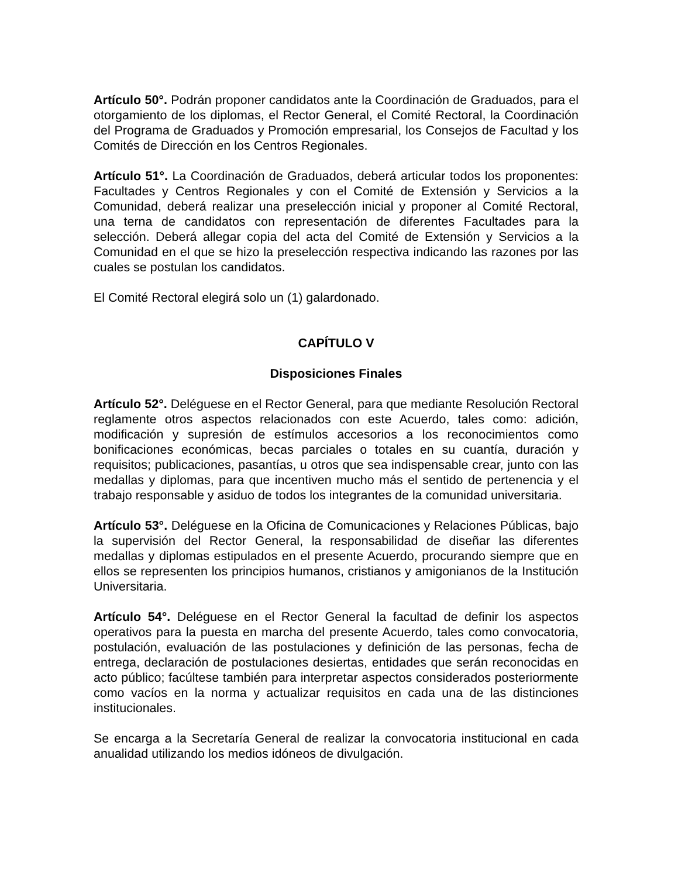Artículo 50°. Podrán proponer candidatos ante la Coordinación de Graduados, para el otorgamiento de los diplomas, el Rector General, el Comité Rectoral, la Coordinación del Programa de Graduados y Promoción empresarial, los Consejos de Facultad y los Comités de Dirección en los Centros Regionales.
Artículo 51°. La Coordinación de Graduados, deberá articular todos los proponentes: Facultades y Centros Regionales y con el Comité de Extensión y Servicios a la Comunidad, deberá realizar una preselección inicial y proponer al Comité Rectoral, una terna de candidatos con representación de diferentes Facultades para la selección. Deberá allegar copia del acta del Comité de Extensión y Servicios a la Comunidad en el que se hizo la preselección respectiva indicando las razones por las cuales se postulan los candidatos.
El Comité Rectoral elegirá solo un (1) galardonado.
CAPÍTULO V
Disposiciones Finales
Artículo 52°. Deléguese en el Rector General, para que mediante Resolución Rectoral reglamente otros aspectos relacionados con este Acuerdo, tales como: adición, modificación y supresión de estímulos accesorios a los reconocimientos como bonificaciones económicas, becas parciales o totales en su cuantía, duración y requisitos; publicaciones, pasantías, u otros que sea indispensable crear, junto con las medallas y diplomas, para que incentiven mucho más el sentido de pertenencia y el trabajo responsable y asiduo de todos los integrantes de la comunidad universitaria.
Artículo 53°. Deléguese en la Oficina de Comunicaciones y Relaciones Públicas, bajo la supervisión del Rector General, la responsabilidad de diseñar las diferentes medallas y diplomas estipulados en el presente Acuerdo, procurando siempre que en ellos se representen los principios humanos, cristianos y amigonianos de la Institución Universitaria.
Artículo 54°. Deléguese en el Rector General la facultad de definir los aspectos operativos para la puesta en marcha del presente Acuerdo, tales como convocatoria, postulación, evaluación de las postulaciones y definición de las personas, fecha de entrega, declaración de postulaciones desiertas, entidades que serán reconocidas en acto público; facúltese también para interpretar aspectos considerados posteriormente como vacíos en la norma y actualizar requisitos en cada una de las distinciones institucionales.
Se encarga a la Secretaría General de realizar la convocatoria institucional en cada anualidad utilizando los medios idóneos de divulgación.